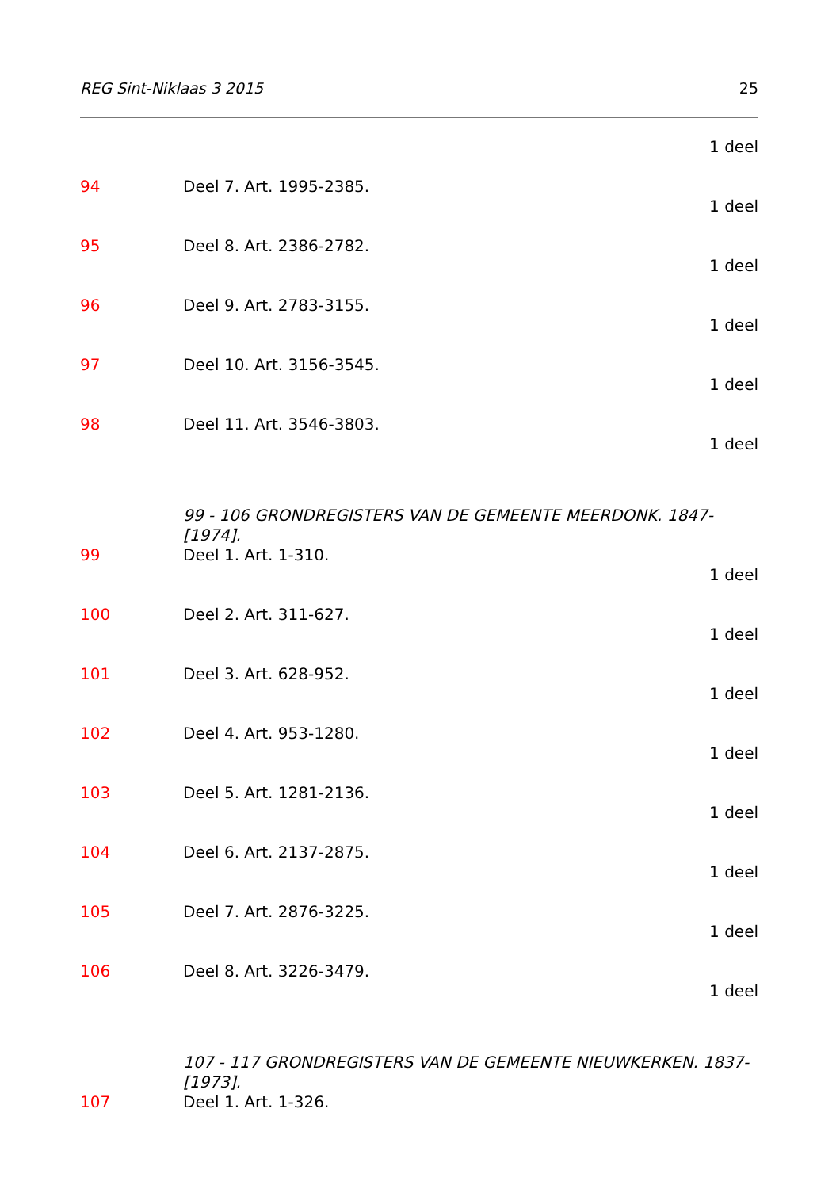REG Sint-Niklaas 3 2015 25
1 deel
94 Deel 7. Art. 1995-2385.
1 deel
95 Deel 8. Art. 2386-2782.
1 deel
96 Deel 9. Art. 2783-3155.
1 deel
97 Deel 10. Art. 3156-3545.
1 deel
98 Deel 11. Art. 3546-3803.
1 deel
99 - 106 GRONDREGISTERS VAN DE GEMEENTE MEERDONK. 1847-[1974].
99 Deel 1. Art. 1-310.
1 deel
100 Deel 2. Art. 311-627.
1 deel
101 Deel 3. Art. 628-952.
1 deel
102 Deel 4. Art. 953-1280.
1 deel
103 Deel 5. Art. 1281-2136.
1 deel
104 Deel 6. Art. 2137-2875.
1 deel
105 Deel 7. Art. 2876-3225.
1 deel
106 Deel 8. Art. 3226-3479.
1 deel
107 - 117 GRONDREGISTERS VAN DE GEMEENTE NIEUWKERKEN. 1837-[1973].
107 Deel 1. Art. 1-326.